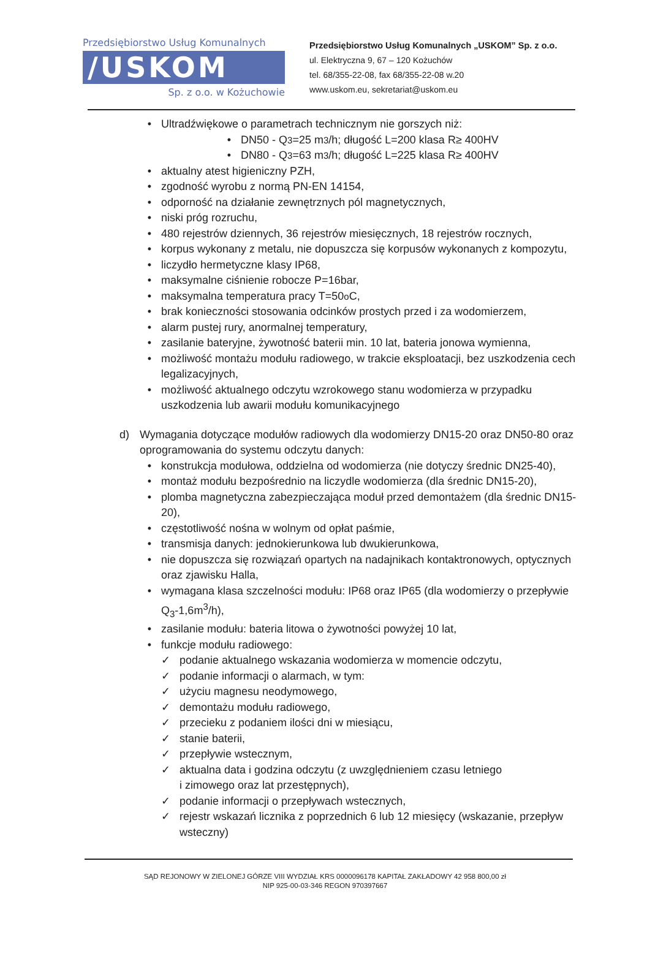Przedsiębiorstwo Usług Komunalnych
/USKOM
Sp. z o.o. w Kożuchowie
Przedsiębiorstwo Usług Komunalnych „USKOM” Sp. z o.o.
ul. Elektryczna 9, 67 – 120 Kożuchów
tel. 68/355-22-08, fax 68/355-22-08 w.20
www.uskom.eu, sekretariat@uskom.eu
• Ultradźwiękowe o parametrach technicznym nie gorszych niż:
• DN50 - Q<sub>3</sub>=25 m<sup>3</sup>/h; długość L=200 klasa R≥ 400HV
• DN80 - Q<sub>3</sub>=63 m<sup>3</sup>/h; długość L=225 klasa R≥ 400HV
• aktualny atest higieniczny PZH,
• zgodność wyrobu z normą PN-EN 14154,
• odporność na działanie zewnętrznych pól magnetycznych,
• niski próg rozruchu,
• 480 rejestrów dziennych, 36 rejestrów miesięcznych, 18 rejestrów rocznych,
• korpus wykonany z metalu, nie dopuszcza się korpusów wykonanych z kompozytu,
• liczydło hermetyczne klasy IP68,
• maksymalne ciśnienie robocze P=16bar,
• maksymalna temperatura pracy T=50<sup>o</sup>C,
• brak konieczności stosowania odcinków prostych przed i za wodomierzem,
• alarm pustej rury, anormalnej temperatury,
• zasilanie bateryjne, żywotność baterii min. 10 lat, bateria jonowa wymienna,
• możliwość montażu modułu radiowego, w trakcie eksploatacji, bez uszkodzenia cech legalizacyjnych,
• możliwość aktualnego odczytu wzrokowego stanu wodomierza w przypadku uszkodzenia lub awarii modułu komunikacyjnego
d) Wymagania dotyczące modułów radiowych dla wodomierzy DN15-20 oraz DN50-80 oraz oprogramowania do systemu odczytu danych:
• konstrukcja modułowa, oddzielna od wodomierza (nie dotyczy średnic DN25-40),
• montaż modułu bezpośrednio na liczydle wodomierza (dla średnic DN15-20),
• plomba magnetyczna zabezpieczająca moduł przed demontażem (dla średnic DN15-20),
• częstotliwość nośna w wolnym od opłat paśmie,
• transmisja danych: jednokierunkowa lub dwukierunkowa,
• nie dopuszcza się rozwiązań opartych na nadajnikach kontaktronowych, optycznych oraz zjawisku Halla,
• wymagana klasa szczelności modułu: IP68 oraz IP65 (dla wodomierzy o przepływie Q<sub>3</sub>-1,6m<sup>3</sup>/h),
• zasilanie modułu: bateria litowa o żywotności powyżej 10 lat,
• funkcje modułu radiowego:
✓ podanie aktualnego wskazania wodomierza w momencie odczytu,
✓ podanie informacji o alarmach, w tym:
✓ użyciu magnesu neodymowego,
✓ demontażu modułu radiowego,
✓ przecieku z podaniem ilości dni w miesiącu,
✓ stanie baterii,
✓ przepływie wstecznym,
✓ aktualna data i godzina odczytu (z uwzględnieniem czasu letniego
i zimowego oraz lat przestępnych),
✓ podanie informacji o przepływach wstecznych,
✓ rejestr wskazań licznika z poprzednich 6 lub 12 miesięcy (wskazanie, przepływ wsteczny)
SĄD REJONOWY W ZIELONEJ GÓRZE VIII WYDZIAŁ KRS 0000096178 KAPITAŁ ZAKŁADOWY 42 958 800,00 zł
NIP 925-00-03-346 REGON 970397667